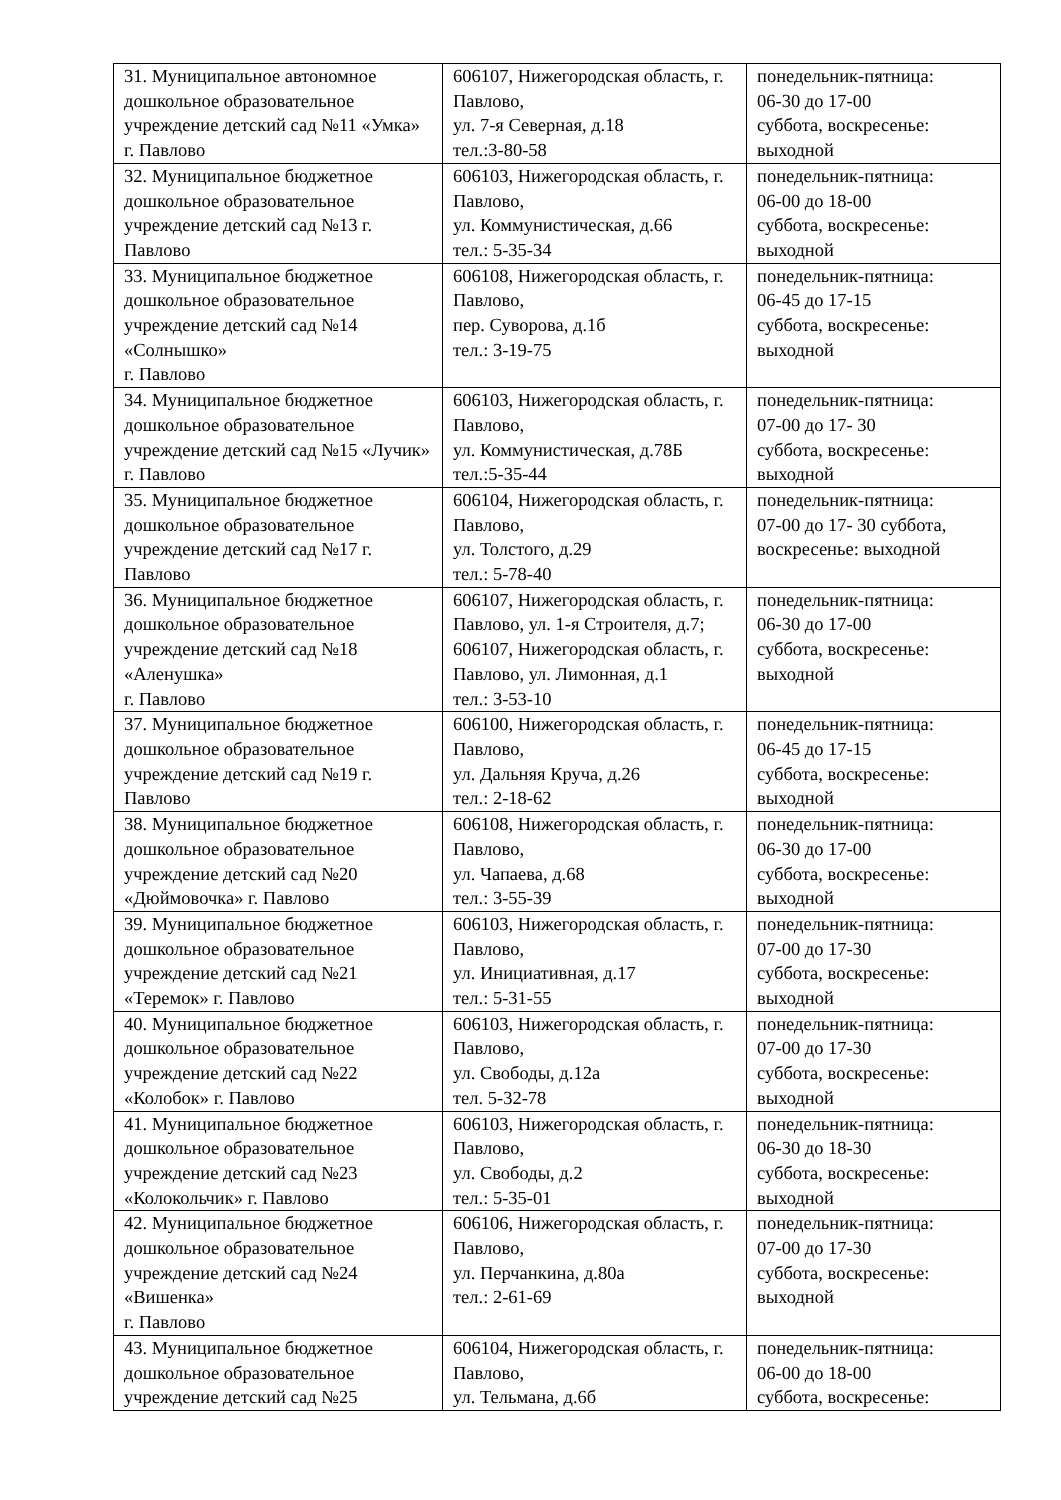| 31. Муниципальное автономное дошкольное образовательное учреждение детский сад №11 «Умка» г. Павлово | 606107, Нижегородская область, г. Павлово, ул. 7-я Северная, д.18 тел.:3-80-58 | понедельник-пятница: 06-30 до 17-00 суббота, воскресенье: выходной |
| 32. Муниципальное бюджетное дошкольное образовательное учреждение детский сад №13 г. Павлово | 606103, Нижегородская область, г. Павлово, ул. Коммунистическая, д.66 тел.: 5-35-34 | понедельник-пятница: 06-00 до 18-00 суббота, воскресенье: выходной |
| 33. Муниципальное бюджетное дошкольное образовательное учреждение детский сад №14 «Солнышко» г. Павлово | 606108, Нижегородская область, г. Павлово, пер. Суворова, д.1б тел.: 3-19-75 | понедельник-пятница: 06-45 до 17-15 суббота, воскресенье: выходной |
| 34. Муниципальное бюджетное дошкольное образовательное учреждение детский сад №15 «Лучик» г. Павлово | 606103, Нижегородская область, г. Павлово, ул. Коммунистическая, д.78Б тел.:5-35-44 | понедельник-пятница: 07-00 до 17- 30 суббота, воскресенье: выходной |
| 35. Муниципальное бюджетное дошкольное образовательное учреждение детский сад №17 г. Павлово | 606104, Нижегородская область, г. Павлово, ул. Толстого, д.29 тел.: 5-78-40 | понедельник-пятница: 07-00 до 17- 30 суббота, воскресенье: выходной |
| 36. Муниципальное бюджетное дошкольное образовательное учреждение детский сад №18 «Аленушка» г. Павлово | 606107, Нижегородская область, г. Павлово, ул. 1-я Строителя, д.7; 606107, Нижегородская область, г. Павлово, ул. Лимонная, д.1 тел.: 3-53-10 | понедельник-пятница: 06-30 до 17-00 суббота, воскресенье: выходной |
| 37. Муниципальное бюджетное дошкольное образовательное учреждение детский сад №19 г. Павлово | 606100, Нижегородская область, г. Павлово, ул. Дальняя Круча, д.26 тел.: 2-18-62 | понедельник-пятница: 06-45 до 17-15 суббота, воскресенье: выходной |
| 38. Муниципальное бюджетное дошкольное образовательное учреждение детский сад №20 «Дюймовочка» г. Павлово | 606108, Нижегородская область, г. Павлово, ул. Чапаева, д.68 тел.: 3-55-39 | понедельник-пятница: 06-30 до 17-00 суббота, воскресенье: выходной |
| 39. Муниципальное бюджетное дошкольное образовательное учреждение детский сад №21 «Теремок» г. Павлово | 606103, Нижегородская область, г. Павлово, ул. Инициативная, д.17 тел.: 5-31-55 | понедельник-пятница: 07-00 до 17-30 суббота, воскресенье: выходной |
| 40. Муниципальное бюджетное дошкольное образовательное учреждение детский сад №22 «Колобок» г. Павлово | 606103, Нижегородская область, г. Павлово, ул. Свободы, д.12а тел. 5-32-78 | понедельник-пятница: 07-00 до 17-30 суббота, воскресенье: выходной |
| 41. Муниципальное бюджетное дошкольное образовательное учреждение детский сад №23 «Колокольчик» г. Павлово | 606103, Нижегородская область, г. Павлово, ул. Свободы, д.2 тел.: 5-35-01 | понедельник-пятница: 06-30 до 18-30 суббота, воскресенье: выходной |
| 42. Муниципальное бюджетное дошкольное образовательное учреждение детский сад №24 «Вишенка» г. Павлово | 606106, Нижегородская область, г. Павлово, ул. Перчанкина, д.80а тел.: 2-61-69 | понедельник-пятница: 07-00 до 17-30 суббота, воскресенье: выходной |
| 43. Муниципальное бюджетное дошкольное образовательное учреждение детский сад №25 | 606104, Нижегородская область, г. Павлово, ул. Тельмана, д.6б | понедельник-пятница: 06-00 до 18-00 суббота, воскресенье: |